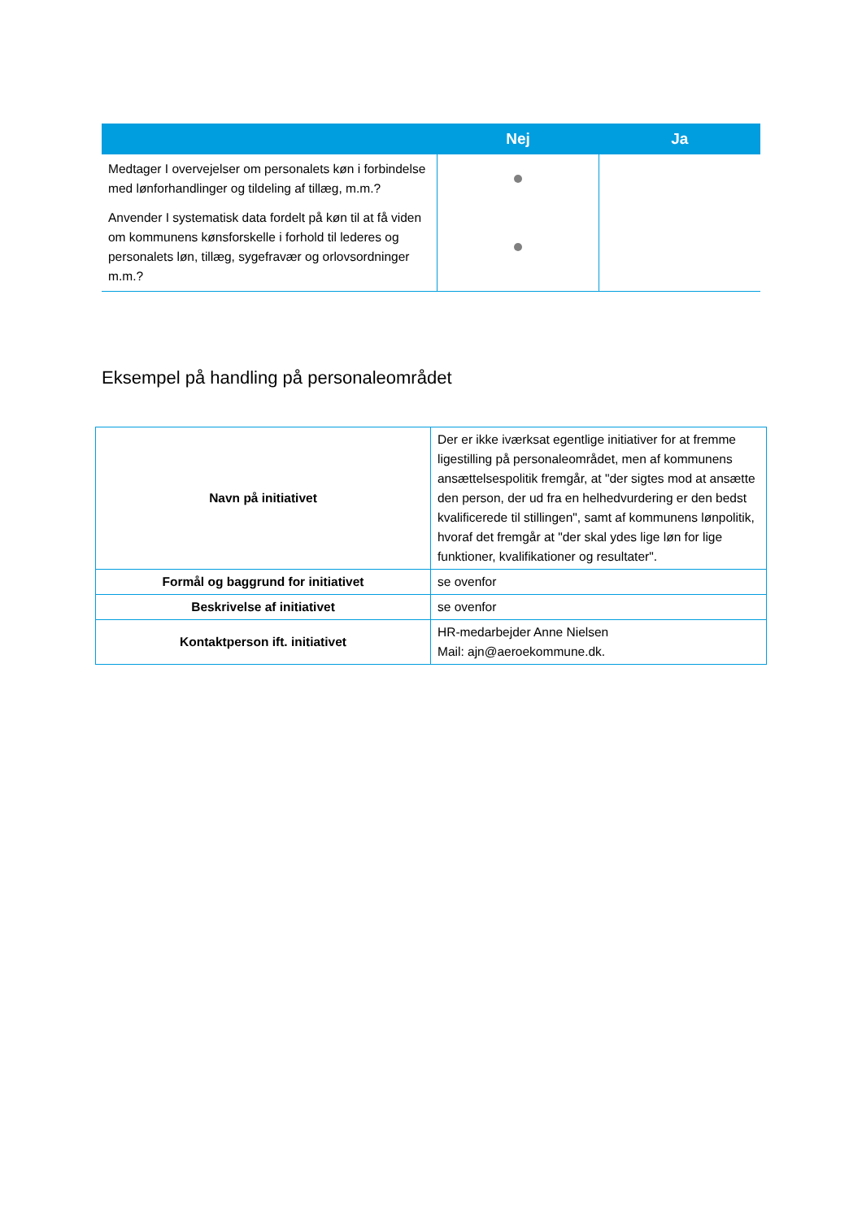| | Nej | Ja |
| --- | --- | --- |
| Medtager I overvejelser om personalets køn i forbindelse med lønforhandlinger og tildeling af tillæg, m.m.? | | |
| Anvender I systematisk data fordelt på køn til at få viden om kommunens kønsforskelle i forhold til lederes og personalets løn, tillæg, sygefravær og orlovsordninger m.m.? | | |
Eksempel på handling på personaleområdet
| Navn på initiativet | Der er ikke iværksat egentlige initiativer for at fremme ligestilling på personaleområdet, men af kommunens ansættelsespolitik fremgår, at "der sigtes mod at ansætte den person, der ud fra en helhedvurdering er den bedst kvalificerede til stillingen", samt af kommunens lønpolitik, hvoraf det fremgår at "der skal ydes lige løn for lige funktioner, kvalifikationer og resultater". |
| Formål og baggrund for initiativet | se ovenfor |
| Beskrivelse af initiativet | se ovenfor |
| Kontaktperson ift. initiativet | HR-medarbejder Anne Nielsen Mail: ajn@aeroekommune.dk. |